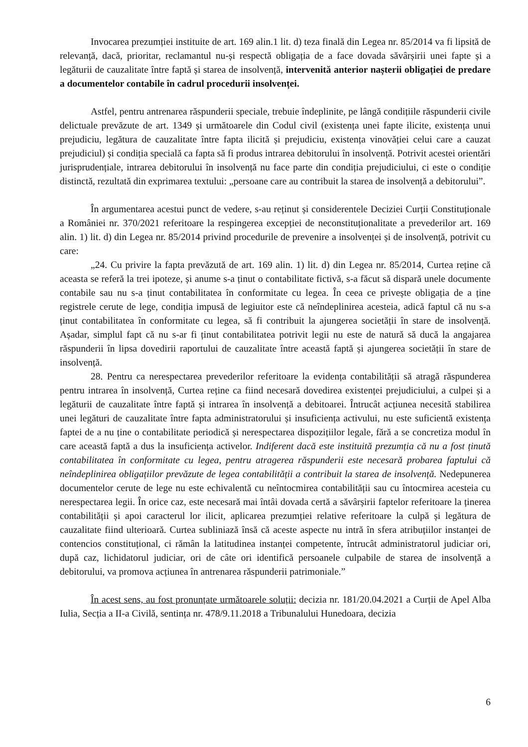Invocarea prezumției instituite de art. 169 alin.1 lit. d) teza finală din Legea nr. 85/2014 va fi lipsită de relevanță, dacă, prioritar, reclamantul nu-și respectă obligația de a face dovada săvârșirii unei fapte și a legăturii de cauzalitate între faptă și starea de insolvență, intervenită anterior nașterii obligației de predare a documentelor contabile în cadrul procedurii insolvenței.
Astfel, pentru antrenarea răspunderii speciale, trebuie îndeplinite, pe lângă condițiile răspunderii civile delictuale prevăzute de art. 1349 și următoarele din Codul civil (existența unei fapte ilicite, existența unui prejudiciu, legătura de cauzalitate între fapta ilicită și prejudiciu, existența vinovăției celui care a cauzat prejudiciul) și condiția specială ca fapta să fi produs intrarea debitorului în insolvență. Potrivit acestei orientări jurisprudențiale, intrarea debitorului în insolvență nu face parte din condiția prejudiciului, ci este o condiție distinctă, rezultată din exprimarea textului: „persoane care au contribuit la starea de insolvență a debitorului”.
În argumentarea acestui punct de vedere, s-au reținut și considerentele Deciziei Curții Constituționale a României nr. 370/2021 referitoare la respingerea excepției de neconstituționalitate a prevederilor art. 169 alin. 1) lit. d) din Legea nr. 85/2014 privind procedurile de prevenire a insolvenței și de insolvență, potrivit cu care:
„24. Cu privire la fapta prevăzută de art. 169 alin. 1) lit. d) din Legea nr. 85/2014, Curtea reține că aceasta se referă la trei ipoteze, și anume s-a ținut o contabilitate fictivă, s-a făcut să dispară unele documente contabile sau nu s-a ținut contabilitatea în conformitate cu legea. În ceea ce privește obligația de a ține registrele cerute de lege, condiția impusă de legiuitor este că neîndeplinirea acesteia, adică faptul că nu s-a ținut contabilitatea în conformitate cu legea, să fi contribuit la ajungerea societății în stare de insolvență. Așadar, simplul fapt că nu s-ar fi ținut contabilitatea potrivit legii nu este de natură să ducă la angajarea răspunderii în lipsa dovedirii raportului de cauzalitate între această faptă și ajungerea societății în stare de insolvență.
28. Pentru ca nerespectarea prevederilor referitoare la evidența contabilității să atragă răspunderea pentru intrarea în insolvență, Curtea reține ca fiind necesară dovedirea existenței prejudiciului, a culpei și a legăturii de cauzalitate între faptă și intrarea în insolvență a debitoarei. Întrucât acțiunea necesită stabilirea unei legături de cauzalitate între fapta administratorului și insuficiența activului, nu este suficientă existența faptei de a nu ține o contabilitate periodică și nerespectarea dispozițiilor legale, fără a se concretiza modul în care această faptă a dus la insuficiența activelor. Indiferent dacă este instituită prezumția că nu a fost ținută contabilitatea în conformitate cu legea, pentru atragerea răspunderii este necesară probarea faptului că neîndeplinirea obligațiilor prevăzute de legea contabilității a contribuit la starea de insolvență. Nedepunerea documentelor cerute de lege nu este echivalentă cu neîntocmirea contabilității sau cu întocmirea acesteia cu nerespectarea legii. În orice caz, este necesară mai întâi dovada certă a săvârșirii faptelor referitoare la ținerea contabilității și apoi caracterul lor ilicit, aplicarea prezumției relative referitoare la culpă și legătura de cauzalitate fiind ulterioară. Curtea subliniază însă că aceste aspecte nu intră în sfera atribuțiilor instanței de contencios constituțional, ci rămân la latitudinea instanței competente, întrucât administratorul judiciar ori, după caz, lichidatorul judiciar, ori de câte ori identifică persoanele culpabile de starea de insolvență a debitorului, va promova acțiunea în antrenarea răspunderii patrimoniale.”
În acest sens, au fost pronunțate următoarele soluții: decizia nr. 181/20.04.2021 a Curții de Apel Alba Iulia, Secția a II-a Civilă, sentința nr. 478/9.11.2018 a Tribunalului Hunedoara, decizia
6